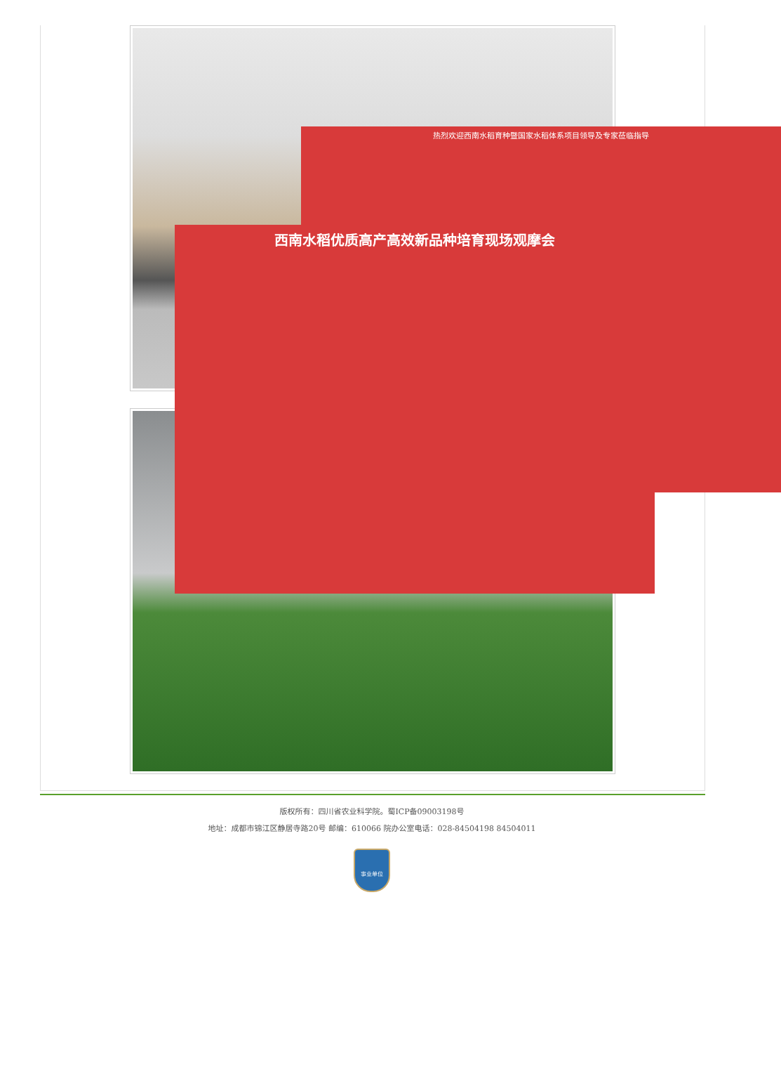热烈欢迎西南水稻育种暨国家水稻体系项目领导及专家莅临指导
西南水稻优质高产高效新品种培育现场观摩会
版权所有：四川省农业科学院。蜀ICP备09003198号
地址：成都市锦江区静居寺路20号 邮编：610066 院办公室电话：028-84504198 84504011
事业单位